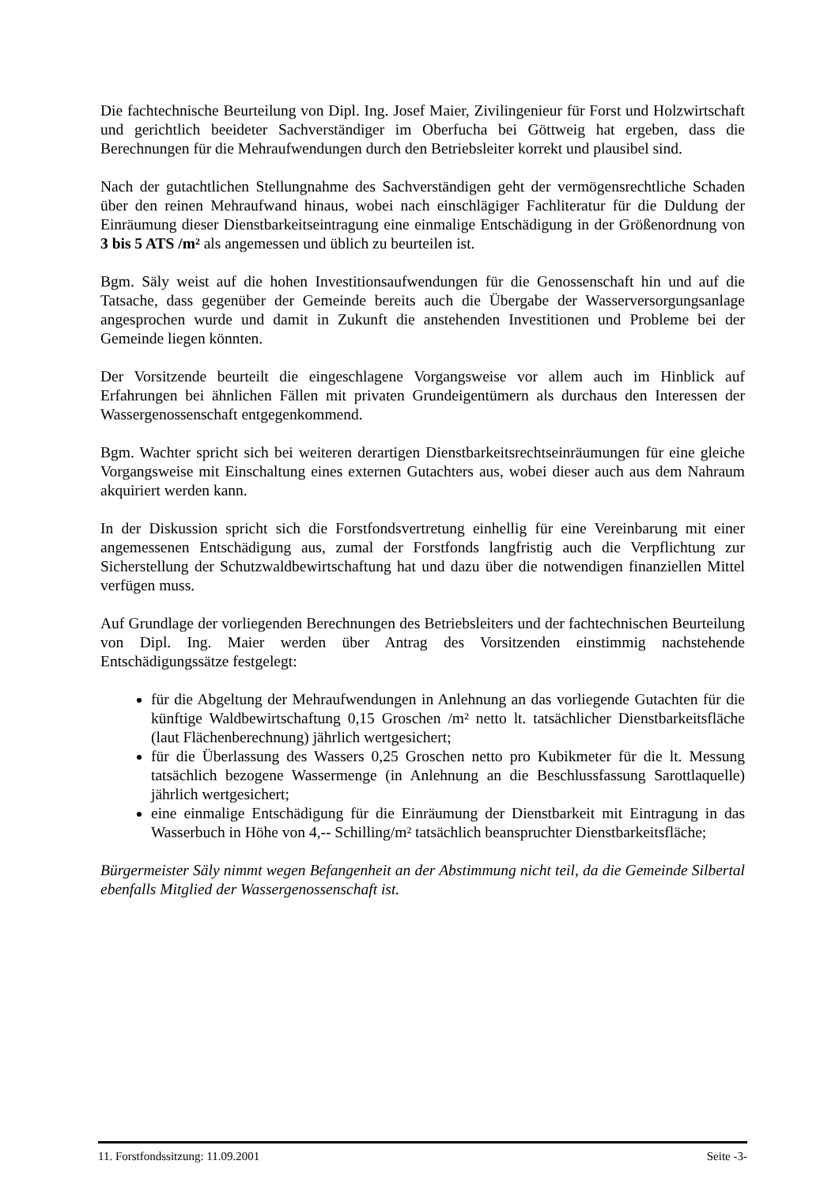Die fachtechnische Beurteilung von Dipl. Ing. Josef Maier, Zivilingenieur für Forst und Holzwirtschaft und gerichtlich beeideter Sachverständiger im Oberfucha bei Göttweig hat ergeben, dass die Berechnungen für die Mehraufwendungen durch den Betriebsleiter korrekt und plausibel sind.
Nach der gutachtlichen Stellungnahme des Sachverständigen geht der vermögensrechtliche Schaden über den reinen Mehraufwand hinaus, wobei nach einschlägiger Fachliteratur für die Duldung der Einräumung dieser Dienstbarkeitseintragung eine einmalige Entschädigung in der Größenordnung von 3 bis 5 ATS /m² als angemessen und üblich zu beurteilen ist.
Bgm. Säly weist auf die hohen Investitionsaufwendungen für die Genossenschaft hin und auf die Tatsache, dass gegenüber der Gemeinde bereits auch die Übergabe der Wasserversorgungsanlage angesprochen wurde und damit in Zukunft die anstehenden Investitionen und Probleme bei der Gemeinde liegen könnten.
Der Vorsitzende beurteilt die eingeschlagene Vorgangsweise vor allem auch im Hinblick auf Erfahrungen bei ähnlichen Fällen mit privaten Grundeigentümern als durchaus den Interessen der Wassergenossenschaft entgegenkommend.
Bgm. Wachter spricht sich bei weiteren derartigen Dienstbarkeitsrechtseinräumungen für eine gleiche Vorgangsweise mit Einschaltung eines externen Gutachters aus, wobei dieser auch aus dem Nahraum akquiriert werden kann.
In der Diskussion spricht sich die Forstfondsvertretung einhellig für eine Vereinbarung mit einer angemessenen Entschädigung aus, zumal der Forstfonds langfristig auch die Verpflichtung zur Sicherstellung der Schutzwaldbewirtschaftung hat und dazu über die notwendigen finanziellen Mittel verfügen muss.
Auf Grundlage der vorliegenden Berechnungen des Betriebsleiters und der fachtechnischen Beurteilung von Dipl. Ing. Maier werden über Antrag des Vorsitzenden einstimmig nachstehende Entschädigungssätze festgelegt:
für die Abgeltung der Mehraufwendungen in Anlehnung an das vorliegende Gutachten für die künftige Waldbewirtschaftung 0,15 Groschen /m² netto lt. tatsächlicher Dienstbarkeitsfläche (laut Flächenberechnung) jährlich wertgesichert;
für die Überlassung des Wassers 0,25 Groschen netto pro Kubikmeter für die lt. Messung tatsächlich bezogene Wassermenge (in Anlehnung an die Beschlussfassung Sarottlaquelle) jährlich wertgesichert;
eine einmalige Entschädigung für die Einräumung der Dienstbarkeit mit Eintragung in das Wasserbuch in Höhe von 4,-- Schilling/m² tatsächlich beanspruchter Dienstbarkeitsfläche;
Bürgermeister Säly nimmt wegen Befangenheit an der Abstimmung nicht teil, da die Gemeinde Silbertal ebenfalls Mitglied der Wassergenossenschaft ist.
11. Forstfondssitzung: 11.09.2001 Seite -3-